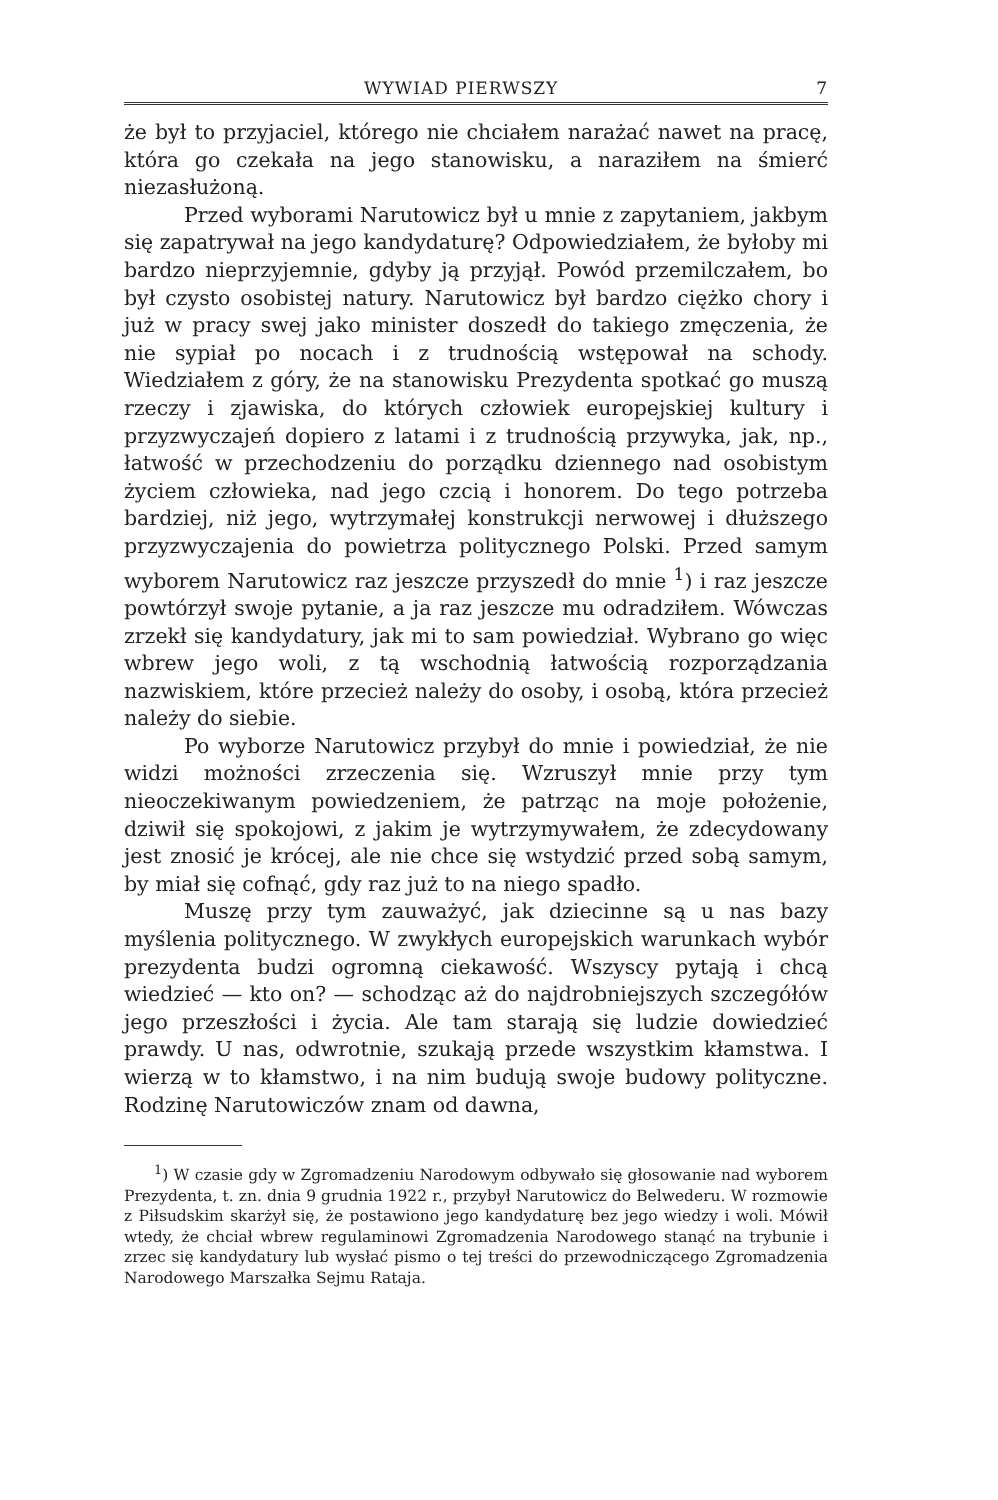WYWIAD PIERWSZY 7
że był to przyjaciel, którego nie chciałem narażać nawet na pracę, która go czekała na jego stanowisku, a naraziłem na śmierć niezasłużoną.
Przed wyborami Narutowicz był u mnie z zapytaniem, jakbym się zapatrywał na jego kandydaturę? Odpowiedziałem, że byłoby mi bardzo nieprzyjemnie, gdyby ją przyjął. Powód przemilczałem, bo był czysto osobistej natury. Narutowicz był bardzo ciężko chory i już w pracy swej jako minister doszedł do takiego zmęczenia, że nie sypiał po nocach i z trudnością wstępował na schody. Wiedziałem z góry, że na stanowisku Prezydenta spotkać go muszą rzeczy i zjawiska, do których człowiek europejskiej kultury i przyzwyczajeń dopiero z latami i z trudnością przywyka, jak, np., łatwość w przechodzeniu do porządku dziennego nad osobistym życiem człowieka, nad jego czcią i honorem. Do tego potrzeba bardziej, niż jego, wytrzymałej konstrukcji nerwowej i dłuższego przyzwyczajenia do powietrza politycznego Polski. Przed samym wyborem Narutowicz raz jeszcze przyszedł do mnie <sup>1</sup>) i raz jeszcze powtórzył swoje pytanie, a ja raz jeszcze mu odradziłem. Wówczas zrzekł się kandydatury, jak mi to sam powiedział. Wybrano go więc wbrew jego woli, z tą wschodnią łatwością rozporządzania nazwiskiem, które przecież należy do osoby, i osobą, która przecież należy do siebie.
Po wyborze Narutowicz przybył do mnie i powiedział, że nie widzi możności zrzeczenia się. Wzruszył mnie przy tym nieoczekiwanym powiedzeniem, że patrząc na moje położenie, dziwił się spokojowi, z jakim je wytrzymywałem, że zdecydowany jest znosić je krócej, ale nie chce się wstydzić przed sobą samym, by miał się cofnąć, gdy raz już to na niego spadło.
Muszę przy tym zauważyć, jak dziecinne są u nas bazy myślenia politycznego. W zwykłych europejskich warunkach wybór prezydenta budzi ogromną ciekawość. Wszyscy pytają i chcą wiedzieć — kto on? — schodząc aż do najdrobniejszych szczegółów jego przeszłości i życia. Ale tam starają się ludzie dowiedzieć prawdy. U nas, odwrotnie, szukają przede wszystkim kłamstwa. I wierzą w to kłamstwo, i na nim budują swoje budowy polityczne. Rodzinę Narutowiczów znam od dawna,
<sup>1</sup>) W czasie gdy w Zgromadzeniu Narodowym odbywało się głosowanie nad wyborem Prezydenta, t. zn. dnia 9 grudnia 1922 r., przybył Narutowicz do Belwederu. W rozmowie z Piłsudskim skarżył się, że postawiono jego kandydaturę bez jego wiedzy i woli. Mówił wtedy, że chciał wbrew regulaminowi Zgromadzenia Narodowego stanąć na trybunie i zrzec się kandydatury lub wysłać pismo o tej treści do przewodniczącego Zgromadzenia Narodowego Marszałka Sejmu Rataja.